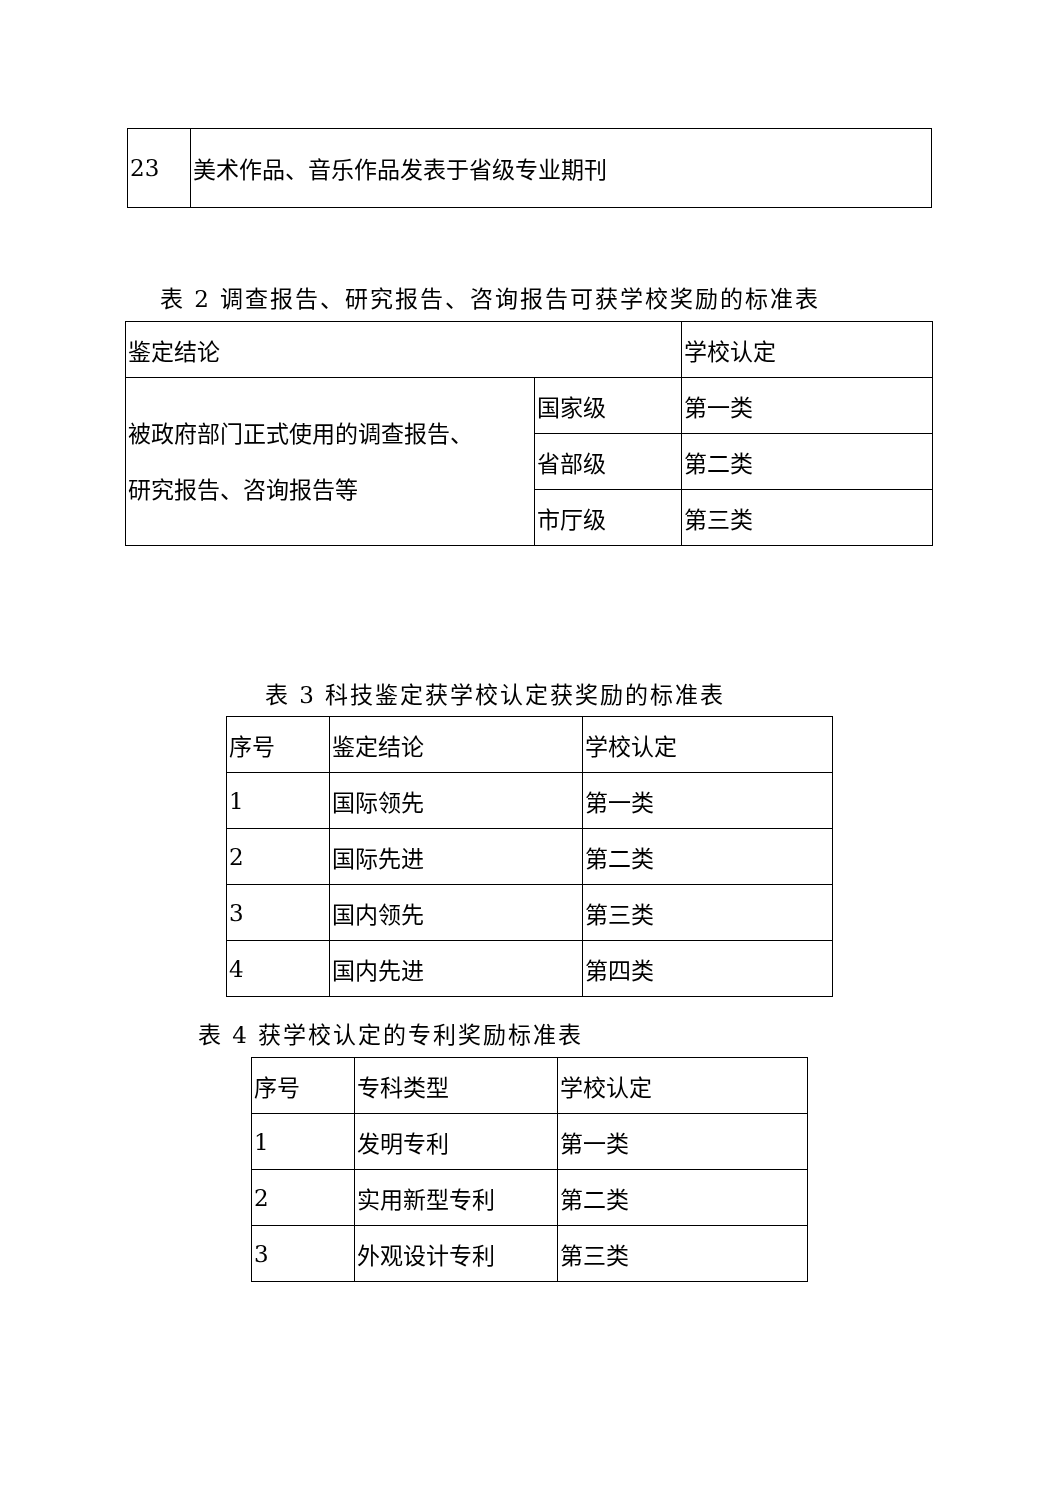| 23 | 美术作品、音乐作品发表于省级专业期刊 |
表 2 调查报告、研究报告、咨询报告可获学校奖励的标准表
| 鉴定结论 | | 学校认定 |
| 被政府部门正式使用的调查报告、 研究报告、咨询报告等 | 国家级 | 第一类 |
| | 省部级 | 第二类 |
| | 市厅级 | 第三类 |
表 3 科技鉴定获学校认定获奖励的标准表
| 序号 | 鉴定结论 | 学校认定 |
| 1 | 国际领先 | 第一类 |
| 2 | 国际先进 | 第二类 |
| 3 | 国内领先 | 第三类 |
| 4 | 国内先进 | 第四类 |
表 4 获学校认定的专利奖励标准表
| 序号 | 专科类型 | 学校认定 |
| 1 | 发明专利 | 第一类 |
| 2 | 实用新型专利 | 第二类 |
| 3 | 外观设计专利 | 第三类 |